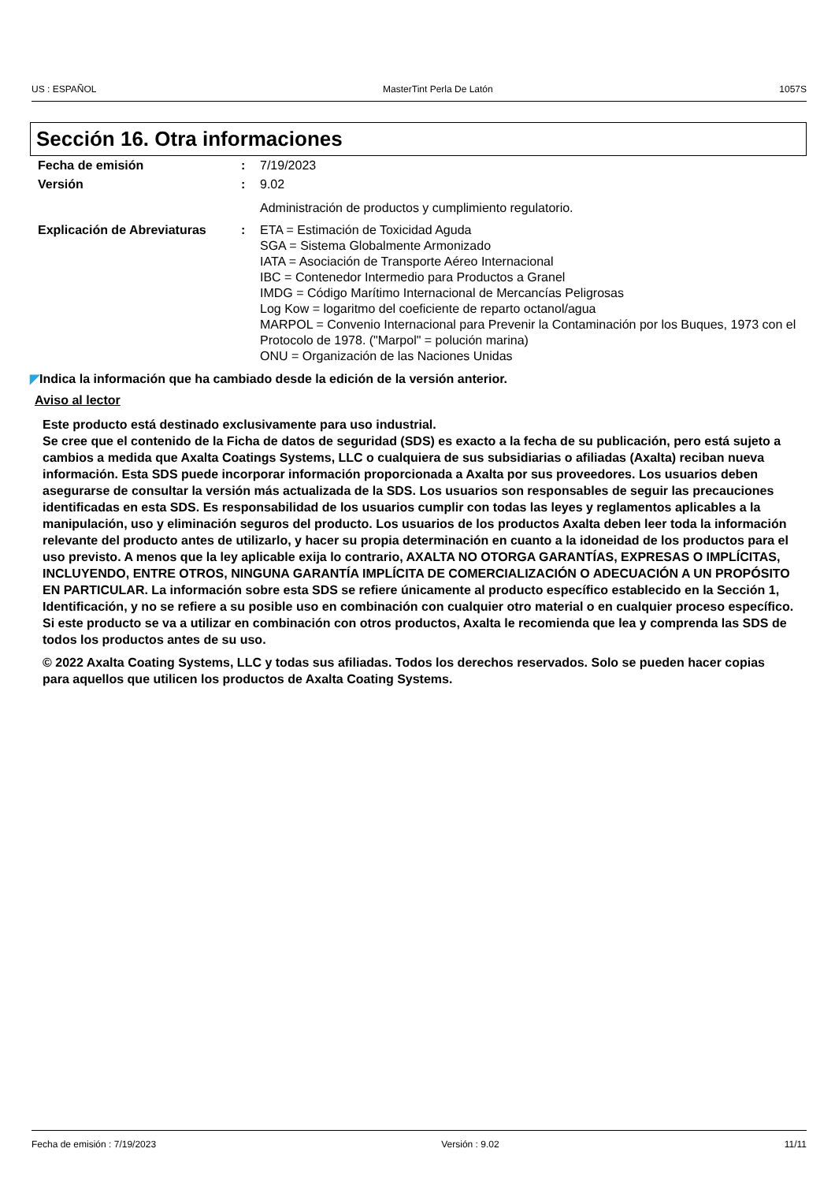US : ESPAÑOL MasterTint Perla De Latón 1057S
Sección 16. Otra informaciones
| Fecha de emisión | : | 7/19/2023 |
| Versión | : | 9.02 |
| | | Administración de productos y cumplimiento regulatorio. |
| Explicación de Abreviaturas | : | ETA = Estimación de Toxicidad Aguda SGA = Sistema Globalmente Armonizado IATA = Asociación de Transporte Aéreo Internacional IBC = Contenedor Intermedio para Productos a Granel IMDG = Código Marítimo Internacional de Mercancías Peligrosas Log Kow = logaritmo del coeficiente de reparto octanol/agua MARPOL = Convenio Internacional para Prevenir la Contaminación por los Buques, 1973 con el Protocolo de 1978. ("Marpol" = polución marina) ONU = Organización de las Naciones Unidas |
◤Indica la información que ha cambiado desde la edición de la versión anterior.
Aviso al lector
Este producto está destinado exclusivamente para uso industrial.
Se cree que el contenido de la Ficha de datos de seguridad (SDS) es exacto a la fecha de su publicación, pero está sujeto a cambios a medida que Axalta Coatings Systems, LLC o cualquiera de sus subsidiarias o afiliadas (Axalta) reciban nueva información. Esta SDS puede incorporar información proporcionada a Axalta por sus proveedores. Los usuarios deben asegurarse de consultar la versión más actualizada de la SDS. Los usuarios son responsables de seguir las precauciones identificadas en esta SDS. Es responsabilidad de los usuarios cumplir con todas las leyes y reglamentos aplicables a la manipulación, uso y eliminación seguros del producto. Los usuarios de los productos Axalta deben leer toda la información relevante del producto antes de utilizarlo, y hacer su propia determinación en cuanto a la idoneidad de los productos para el uso previsto. A menos que la ley aplicable exija lo contrario, AXALTA NO OTORGA GARANTÍAS, EXPRESAS O IMPLÍCITAS, INCLUYENDO, ENTRE OTROS, NINGUNA GARANTÍA IMPLÍCITA DE COMERCIALIZACIÓN O ADECUACIÓN A UN PROPÓSITO EN PARTICULAR. La información sobre esta SDS se refiere únicamente al producto específico establecido en la Sección 1, Identificación, y no se refiere a su posible uso en combinación con cualquier otro material o en cualquier proceso específico. Si este producto se va a utilizar en combinación con otros productos, Axalta le recomienda que lea y comprenda las SDS de todos los productos antes de su uso.
© 2022 Axalta Coating Systems, LLC y todas sus afiliadas. Todos los derechos reservados. Solo se pueden hacer copias para aquellos que utilicen los productos de Axalta Coating Systems.
Fecha de emisión : 7/19/2023 Versión : 9.02 11/11